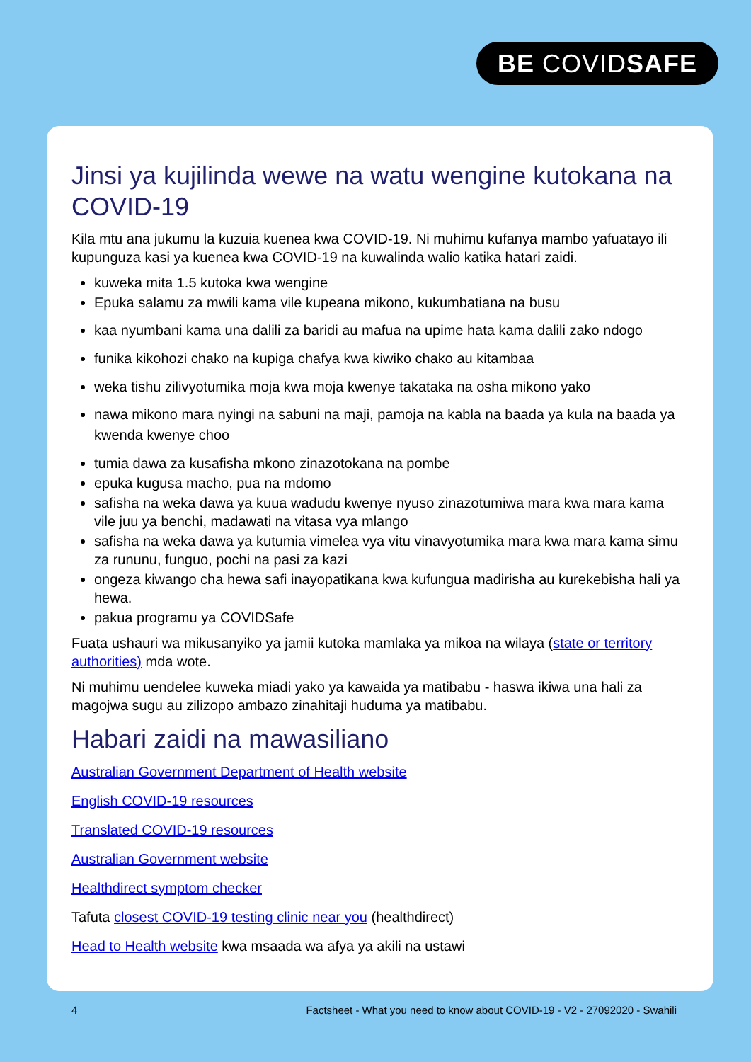BE COVIDSAFE
Jinsi ya kujilinda wewe na watu wengine kutokana na COVID-19
Kila mtu ana jukumu la kuzuia kuenea kwa COVID-19. Ni muhimu kufanya mambo yafuatayo ili kupunguza kasi ya kuenea kwa COVID-19 na kuwalinda walio katika hatari zaidi.
kuweka mita 1.5 kutoka kwa wengine
Epuka salamu za mwili kama vile kupeana mikono, kukumbatiana na busu
kaa nyumbani kama una dalili za baridi au mafua na upime hata kama dalili zako ndogo
funika kikohozi chako na kupiga chafya kwa kiwiko chako au kitambaa
weka tishu zilivyotumika moja kwa moja kwenye takataka na osha mikono yako
nawa mikono mara nyingi na sabuni na maji, pamoja na kabla na baada ya kula na baada ya kwenda kwenye choo
tumia dawa za kusafisha mkono zinazotokana na pombe
epuka kugusa macho, pua na mdomo
safisha na weka dawa ya kuua wadudu kwenye nyuso zinazotumiwa mara kwa mara kama vile juu ya benchi, madawati na vitasa vya mlango
safisha na weka dawa ya kutumia vimelea vya vitu vinavyotumika mara kwa mara kama simu za rununu, funguo, pochi na pasi za kazi
ongeza kiwango cha hewa safi inayopatikana kwa kufungua madirisha au kurekebisha hali ya hewa.
pakua programu ya COVIDSafe
Fuata ushauri wa mikusanyiko ya jamii kutoka mamlaka ya mikoa na wilaya (state or territory authorities) mda wote.
Ni muhimu uendelee kuweka miadi yako ya kawaida ya matibabu - haswa ikiwa una hali za magojwa sugu au zilizopo ambazo zinahitaji huduma ya matibabu.
Habari zaidi na mawasiliano
Australian Government Department of Health website
English COVID-19 resources
Translated COVID-19 resources
Australian Government website
Healthdirect symptom checker
Tafuta closest COVID-19 testing clinic near you (healthdirect)
Head to Health website kwa msaada wa afya ya akili na ustawi
4 Factsheet - What you need to know about COVID-19 - V2 - 27092020 - Swahili